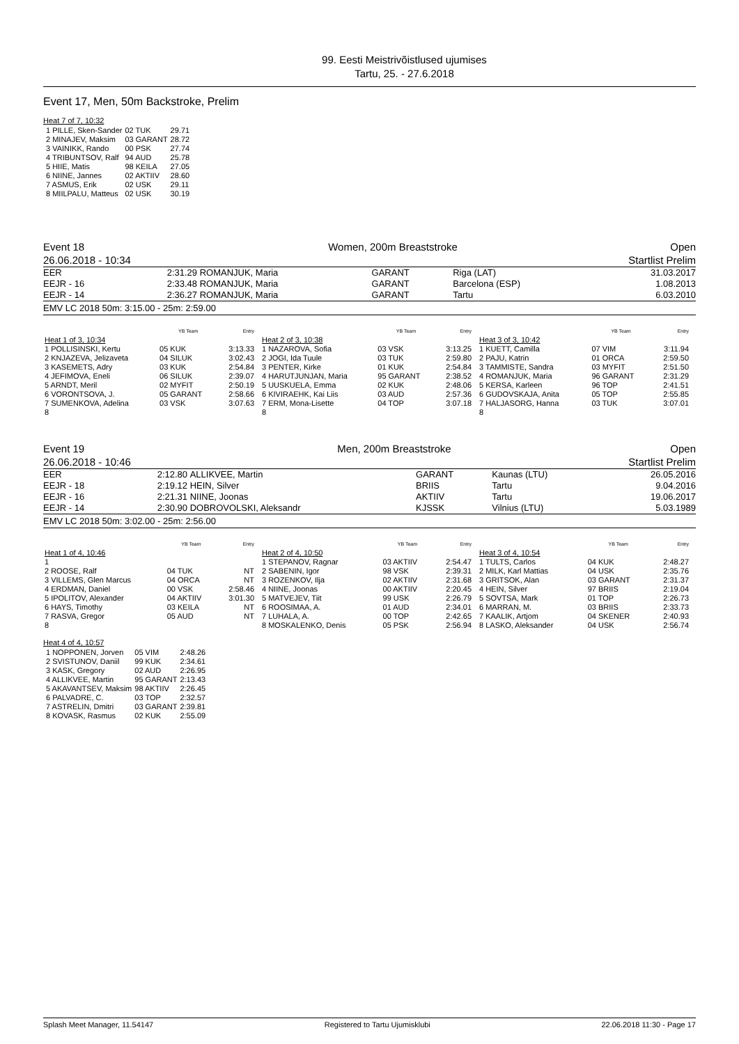99. Eesti Meistrivõistlused ujumises
Tartu, 25. - 27.6.2018
Event 17, Men, 50m Backstroke, Prelim
Heat 7 of 7, 10:32
| 1 PILLE, Sken-Sander | 02 TUK | 29.71 |
| 2 MINAJEV, Maksim | 03 GARANT | 28.72 |
| 3 VAINIKK, Rando | 00 PSK | 27.74 |
| 4 TRIBUNTSOV, Ralf | 94 AUD | 25.78 |
| 5 HIIE, Matis | 98 KEILA | 27.05 |
| 6 NIINE, Jannes | 02 AKTIIV | 28.60 |
| 7 ASMUS, Erik | 02 USK | 29.11 |
| 8 MIILPALU, Matteus | 02 USK | 30.19 |
| Event 18 | Women, 200m Breaststroke | Open |
| 26.06.2018 - 10:34 | | Startlist Prelim |
| EER | 2:31.29 | ROMANJUK, Maria | GARANT | Riga (LAT) | 31.03.2017 |
| EEJR - 16 | 2:33.48 | ROMANJUK, Maria | GARANT | Barcelona (ESP) | 1.08.2013 |
| EEJR - 14 | 2:36.27 | ROMANJUK, Maria | GARANT | Tartu | 6.03.2010 |
EMV LC 2018 50m: 3:15.00 - 25m: 2:59.00
| | YB Team | Entry |
| --- | --- | --- |
| Heat 1 of 3, 10:34 | | |
| 1 POLLISINSKI, Kertu | 05 KUK | 3:13.33 |
| 2 KNJAZEVA, Jelizaveta | 04 SILUK | 3:02.43 |
| 3 KASEMETS, Adry | 03 KUK | 2:54.84 |
| 4 JEFIMOVA, Eneli | 06 SILUK | 2:39.07 |
| 5 ARNDT, Meril | 02 MYFIT | 2:50.19 |
| 6 VORONTSOVA, J. | 05 GARANT | 2:58.66 |
| 7 SUMENKOVA, Adelina | 03 VSK | 3:07.63 |
| 8 | | |
| | YB Team | Entry |
| --- | --- | --- |
| Heat 2 of 3, 10:38 | | |
| 1 NAZAROVA, Sofia | 03 VSK | 3:13.25 |
| 2 JOGI, Ida Tuule | 03 TUK | 2:59.80 |
| 3 PENTER, Kirke | 01 KUK | 2:54.84 |
| 4 HARUTJUNJAN, Maria | 95 GARANT | 2:38.52 |
| 5 UUSKUELA, Emma | 02 KUK | 2:48.06 |
| 6 KIVIRAEHK, Kai Liis | 03 AUD | 2:57.36 |
| 7 ERM, Mona-Lisette | 04 TOP | 3:07.18 |
| 8 | | |
| | YB Team | Entry |
| --- | --- | --- |
| Heat 3 of 3, 10:42 | | |
| 1 KUETT, Camilla | 07 VIM | 3:11.94 |
| 2 PAJU, Katrin | 01 ORCA | 2:59.50 |
| 3 TAMMISTE, Sandra | 03 MYFIT | 2:51.50 |
| 4 ROMANJUK, Maria | 96 GARANT | 2:31.29 |
| 5 KERSA, Karleen | 96 TOP | 2:41.51 |
| 6 GUDOVSKAJA, Anita | 05 TOP | 2:55.85 |
| 7 HALJASORG, Hanna | 03 TUK | 3:07.01 |
| 8 | | |
| Event 19 | Men, 200m Breaststroke | Open |
| 26.06.2018 - 10:46 | | Startlist Prelim |
| EER | 2:12.80 | ALLIKVEE, Martin | GARANT | Kaunas (LTU) | 26.05.2016 |
| EEJR - 18 | 2:19.12 | HEIN, Silver | BRIIS | Tartu | 9.04.2016 |
| EEJR - 16 | 2:21.31 | NIINE, Joonas | AKTIIV | Tartu | 19.06.2017 |
| EEJR - 14 | 2:30.90 | DOBROVOLSKI, Aleksandr | KJSSK | Vilnius (LTU) | 5.03.1989 |
EMV LC 2018 50m: 3:02.00 - 25m: 2:56.00
| | YB Team | Entry |
| --- | --- | --- |
| Heat 1 of 4, 10:46 | | |
| 1 | | |
| 2 ROOSE, Ralf | 04 TUK | NT |
| 3 VILLEMS, Glen Marcus | 04 ORCA | NT |
| 4 ERDMAN, Daniel | 00 VSK | 2:58.46 |
| 5 IPOLITOV, Alexander | 04 AKTIIV | 3:01.30 |
| 6 HAYS, Timothy | 03 KEILA | NT |
| 7 RASVA, Gregor | 05 AUD | NT |
| 8 | | |
| | YB Team | Entry |
| --- | --- | --- |
| Heat 2 of 4, 10:50 | | |
| 1 STEPANOV, Ragnar | 03 AKTIIV | 2:54.47 |
| 2 SABENIN, Igor | 98 VSK | 2:39.31 |
| 3 ROZENKOV, Ilja | 02 AKTIIV | 2:31.68 |
| 4 NIINE, Joonas | 00 AKTIIV | 2:20.45 |
| 5 MATVEJEV, Tiit | 99 USK | 2:26.79 |
| 6 ROOSIMAA, A. | 01 AUD | 2:34.01 |
| 7 LUHALA, A. | 00 TOP | 2:42.65 |
| 8 MOSKALENKO, Denis | 05 PSK | 2:56.94 |
| | YB Team | Entry |
| --- | --- | --- |
| Heat 3 of 4, 10:54 | | |
| 1 TULTS, Carlos | 04 KUK | 2:48.27 |
| 2 MILK, Karl Mattias | 04 USK | 2:35.76 |
| 3 GRITSOK, Alan | 03 GARANT | 2:31.37 |
| 4 HEIN, Silver | 97 BRIIS | 2:19.04 |
| 5 SOVTSA, Mark | 01 TOP | 2:26.73 |
| 6 MARRAN, M. | 03 BRIIS | 2:33.73 |
| 7 KAALIK, Artjom | 04 SKENER | 2:40.93 |
| 8 LASKO, Aleksander | 04 USK | 2:56.74 |
Heat 4 of 4, 10:57
| 1 NOPPONEN, Jorven | 05 VIM | 2:48.26 |
| 2 SVISTUNOV, Daniil | 99 KUK | 2:34.61 |
| 3 KASK, Gregory | 02 AUD | 2:26.95 |
| 4 ALLIKVEE, Martin | 95 GARANT | 2:13.43 |
| 5 AKAVANTSEV, Maksim | 98 AKTIIV | 2:26.45 |
| 6 PALVADRE, C. | 03 TOP | 2:32.57 |
| 7 ASTRELIN, Dmitri | 03 GARANT | 2:39.81 |
| 8 KOVASK, Rasmus | 02 KUK | 2:55.09 |
Splash Meet Manager, 11.54147 Registered to Tartu Ujumisklubi 22.06.2018 11:30 - Page 17